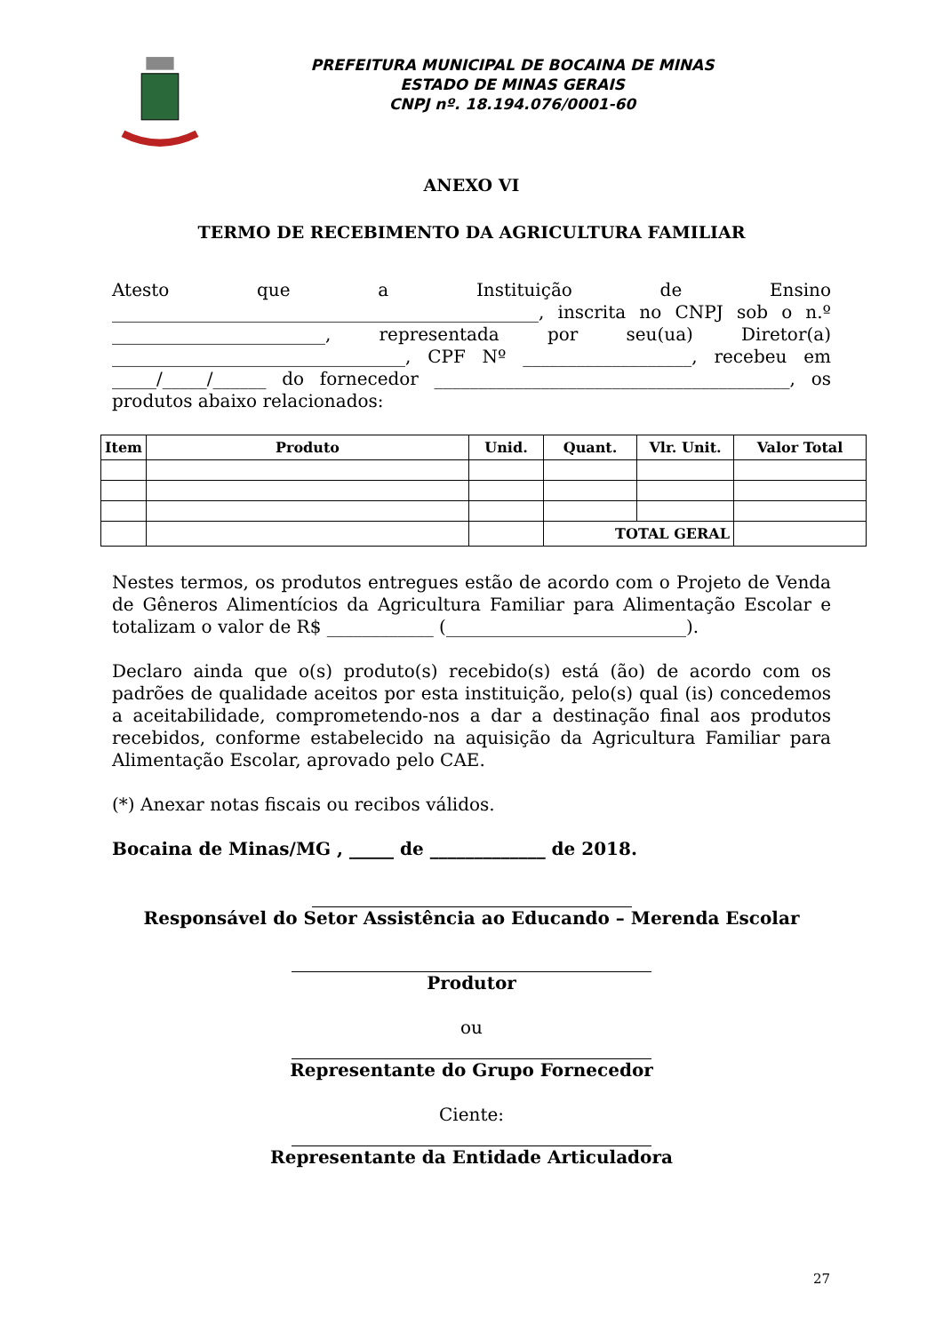PREFEITURA MUNICIPAL DE BOCAINA DE MINAS
ESTADO DE MINAS GERAIS
CNPJ nº. 18.194.076/0001-60
ANEXO VI
TERMO DE RECEBIMENTO DA AGRICULTURA FAMILIAR
Atesto que a Instituição de Ensino ________________________________________________, inscrita no CNPJ sob o n.º ________________________, representada por seu(ua) Diretor(a) _________________________________, CPF Nº ___________________, recebeu em _____/_____/______ do fornecedor ________________________________________, os produtos abaixo relacionados:
| Item | Produto | Unid. | Quant. | Vlr. Unit. | Valor Total |
| --- | --- | --- | --- | --- | --- |
| | | | TOTAL GERAL | | |
Nestes termos, os produtos entregues estão de acordo com o Projeto de Venda de Gêneros Alimentícios da Agricultura Familiar para Alimentação Escolar e totalizam o valor de R$ ____________ (___________________________).
Declaro ainda que o(s) produto(s) recebido(s) está (ão) de acordo com os padrões de qualidade aceitos por esta instituição, pelo(s) qual (is) concedemos a aceitabilidade, comprometendo-nos a dar a destinação final aos produtos recebidos, conforme estabelecido na aquisição da Agricultura Familiar para Alimentação Escolar, aprovado pelo CAE.
(*) Anexar notas fiscais ou recibos válidos.
Bocaina de Minas/MG , _____ de _____________ de 2018.
Responsável do Setor Assistência ao Educando – Merenda Escolar
Produtor
ou
Representante do Grupo Fornecedor
Ciente:
Representante da Entidade Articuladora
27